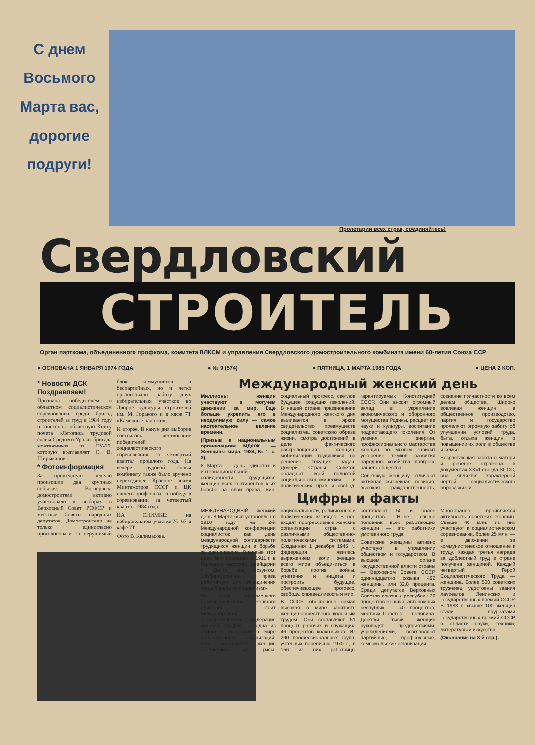С днем Восьмого Марта вас, дорогие подруги!
Пролетарии всех стран, соединяйтесь!
Свердловский
СТРОИТЕЛЬ
Орган парткома, объединенного профкома, комитета ВЛКСМ и управления Свердловского домостроительного комбината имени 60-летия Союза ССР
● ОСНОВАНА 1 ЯНВАРЯ 1974 ГОДА ● № 9 (574) ● ПЯТНИЦА, 1 МАРТА 1985 ГОДА ● ЦЕНА 2 КОП.
* Новости ДСК
Поздравляем!
Признана победителем в областном социалистическом соревновании среди бригад строителей за труд в 1984 году и занесена в областную Книгу почета «Летопись трудовой славы Среднего Урала» бригада монтажников из СУ-29, которую возглавляет С. В. Ширыкалов.
* Фотоинформация
За прошедшую неделю произошли два крупных события. Во-первых, домостроители активно участвовали в выборах в Верховный Совет РСФСР и местные Советы народных депутатов. Домостроители не только единогласно проголосовали за нерушимый блок коммунистов и беспартийных, но и четко организовали работу двух избирательных участков во Дворце культуры строителей им. М. Горького и в кафе 7Т «Каменные палатки».
И второе. В канун дня выборов состоялось чествование победителей социалистического соревнования за четвертый квартал прошлого года. На вечере трудовой славы комбинату также было вручено переходящее Красное знамя Минтяжстроя СССР и ЦК нашего профсоюза за победу в соревновании за четвертый квартал 1984 года.
НА СНИМКЕ: на избирательном участке № 67 в кафе 7Т.
Фото В. Калимасова.
Международный женский день
Миллионы женщин участвуют в могучем движении за мир. Еще больше укрепить его в неодолимую силу — самое настоятельное веление времени.
(Призыв к национальным организациям МДФЖ... — Женщины мира, 1984, № 1, с. 3).
8 Марта — день единства и интернациональной солидарности трудящихся женщин всех континентов в их борьбе за свои права, мир, социальный прогресс, светлое будущее грядущих поколений. В нашей стране празднование Международного женского дня выливается в яркое свидетельство преимуществ социализма, советского образа жизни, смотра достижений в деле фактического раскрепощения женщин, мобилизации трудящихся на решение текущих задач. Дочери Страны Советов обладают всей полнотой социально-экономических и политических прав и свобод, гарантируемых Конституцией СССР. Они вносят огромный вклад в укрепление экономического и оборонного могущества Родины, расцвет ее науки и культуры, воспитание подрастающего поколения. От умения, энергии, профессионального мастерства женщин во многом зависит ускорение темпов развития народного хозяйства, прогресс нашего общества.
Советскую женщину отличают активная жизненная позиция, высокая гражданственность, сознание причастности ко всем делам общества. Широко вовлекая женщин в общественное производство, партия и государство проявляют огромную заботу об улучшении условий труда, быта, отдыха женщин, о повышении их роли в обществе и семье.
Возрастающая забота о матери и ребенке отражена в документах XXVI съезда КПСС, она является характерной чертой социалистического образа жизни.
Цифры и факты
МЕЖДУНАРОДНЫЙ женский день 8 Марта был установлен в 1910 году на 2-й Международной конференции социалисток как день международной солидарности трудящихся женщин в борьбе за равноправие. Впервые этот день был проведен в 1911 г. в Германии, Австрии, Швейцарии и Дании под лозунгом: «Избирательные права работницам для объединения сил в борьбе за социализм».
Во главе современного демократического женского движения стоит Международная демократическая федерация женщин (МДФЖ) — одна из наиболее массовых в мире общественных организаций. Она объединяет женщин независимо от расы, национальности, религиозных и политических взглядов. В нее входят прогрессивные женские организации стран с различными общественно-политическими системами. Созданная 1 декабря 1945 г., федерация явилась выражением воли женщин всего мира объединиться в борьбе против войны, угнетения и нищеты и построить будущее, обеспечивающее прогресс, свободу, справедливость и мир.
В СССР обеспечена самая высокая в мире занятость женщин общественно полезным трудом. Они составляют 51 процент рабочих и служащих, 46 процентов колхозников. Из 290 профессиональных групп, учтенных переписью 1970 г., в 156 из них работницы составляют 50 и более процентов. Ныне свыше половины всех работающих женщин — это работники умственного труда.
Советские женщины активно участвуют в управлении обществом и государством. В высшем органе государственной власти страны — Верховном Совете СССР одиннадцатого созыва 492 женщины, или 32,8 процента. Среди депутатов Верховных Советов союзных республик 36 процентов женщин, автономных республик — 40 процентов, местных Советов — половина. Десятки тысяч женщин руководят предприятиями, учреждениями, возглавляют партийные, профсоюзные, комсомольские организации.
Многогранно проявляется активность советских женщин. Свыше 40 млн. из них участвуют в социалистическом соревновании, более 25 млн. — в движении за коммунистическое отношение к труду. Каждая третья награда за доблестный труд в стране получена женщиной. Каждый четвертый Герой Социалистического Труда — женщина. Более 500 советских труженец удостоены звания лауреатов Ленинских и Государственных премий СССР. В 1983 г. свыше 100 женщин стали лауреатами Государственных премий СССР в области науки, техники, литературы и искусства.
(Окончание на 3-й стр.).